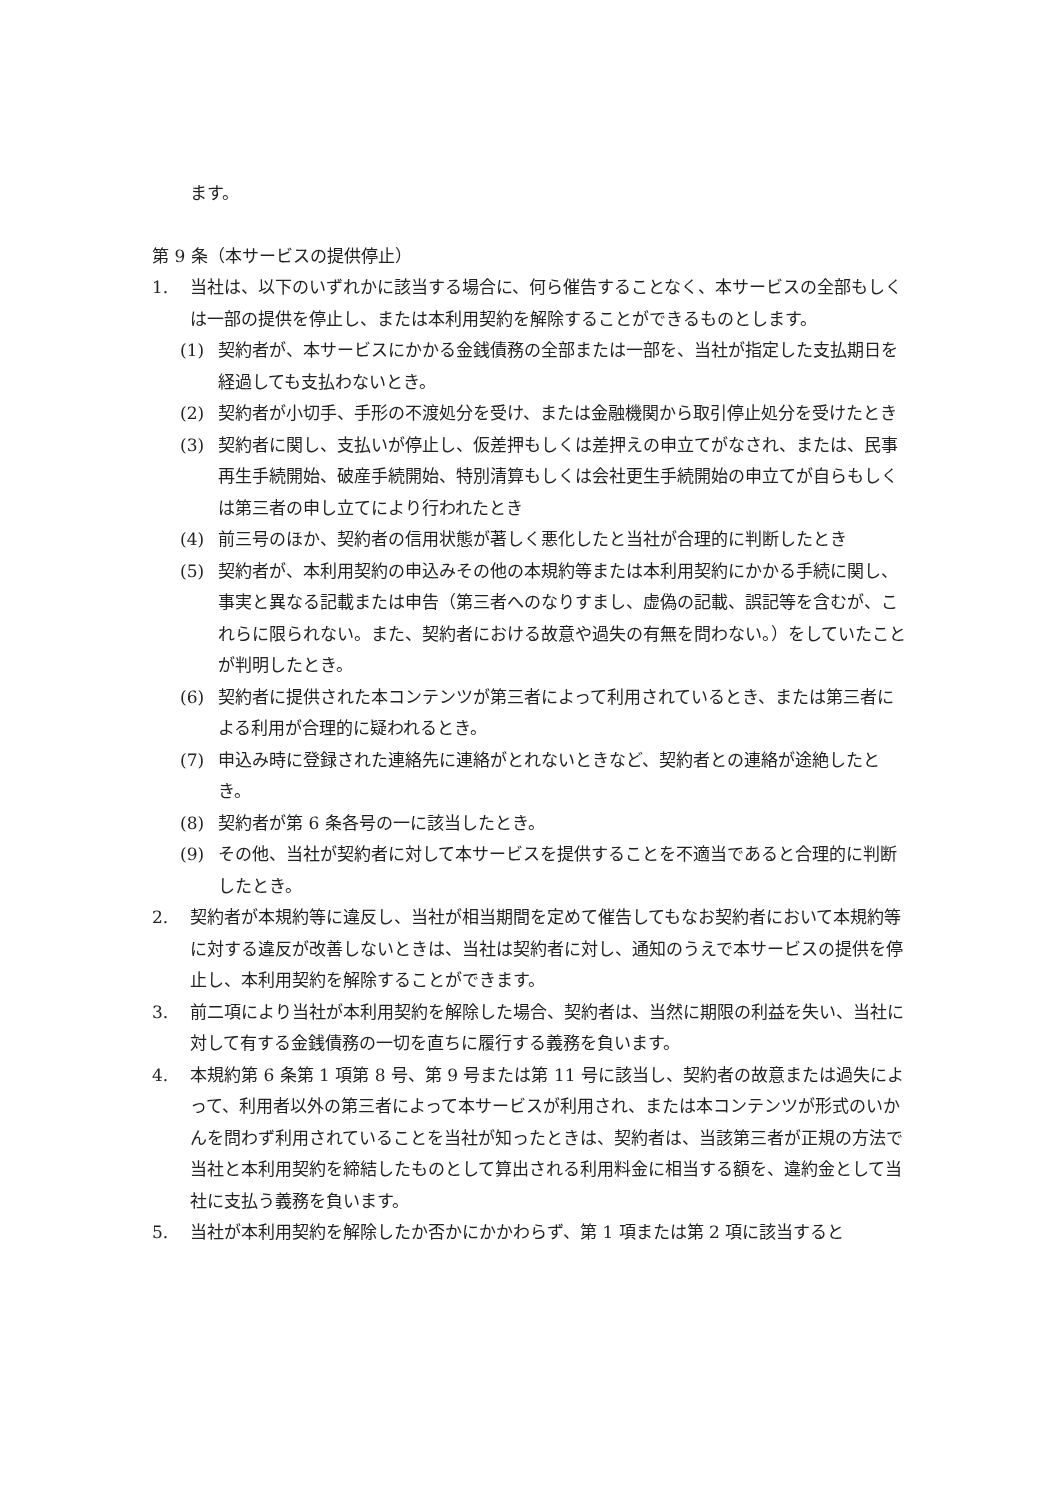ます。
第 9 条（本サービスの提供停止）
1. 当社は、以下のいずれかに該当する場合に、何ら催告することなく、本サービスの全部もしくは一部の提供を停止し、または本利用契約を解除することができるものとします。
(1) 契約者が、本サービスにかかる金銭債務の全部または一部を、当社が指定した支払期日を経過しても支払わないとき。
(2) 契約者が小切手、手形の不渡処分を受け、または金融機関から取引停止処分を受けたとき
(3) 契約者に関し、支払いが停止し、仮差押もしくは差押えの申立てがなされ、または、民事再生手続開始、破産手続開始、特別清算もしくは会社更生手続開始の申立てが自らもしくは第三者の申し立てにより行われたとき
(4) 前三号のほか、契約者の信用状態が著しく悪化したと当社が合理的に判断したとき
(5) 契約者が、本利用契約の申込みその他の本規約等または本利用契約にかかる手続に関し、事実と異なる記載または申告（第三者へのなりすまし、虚偽の記載、誤記等を含むが、これらに限られない。また、契約者における故意や過失の有無を問わない。）をしていたことが判明したとき。
(6) 契約者に提供された本コンテンツが第三者によって利用されているとき、または第三者による利用が合理的に疑われるとき。
(7) 申込み時に登録された連絡先に連絡がとれないときなど、契約者との連絡が途絶したとき。
(8) 契約者が第 6 条各号の一に該当したとき。
(9) その他、当社が契約者に対して本サービスを提供することを不適当であると合理的に判断したとき。
2. 契約者が本規約等に違反し、当社が相当期間を定めて催告してもなお契約者において本規約等に対する違反が改善しないときは、当社は契約者に対し、通知のうえで本サービスの提供を停止し、本利用契約を解除することができます。
3. 前二項により当社が本利用契約を解除した場合、契約者は、当然に期限の利益を失い、当社に対して有する金銭債務の一切を直ちに履行する義務を負います。
4. 本規約第 6 条第 1 項第 8 号、第 9 号または第 11 号に該当し、契約者の故意または過失によって、利用者以外の第三者によって本サービスが利用され、または本コンテンツが形式のいかんを問わず利用されていることを当社が知ったときは、契約者は、当該第三者が正規の方法で当社と本利用契約を締結したものとして算出される利用料金に相当する額を、違約金として当社に支払う義務を負います。
5. 当社が本利用契約を解除したか否かにかかわらず、第 1 項または第 2 項に該当すると